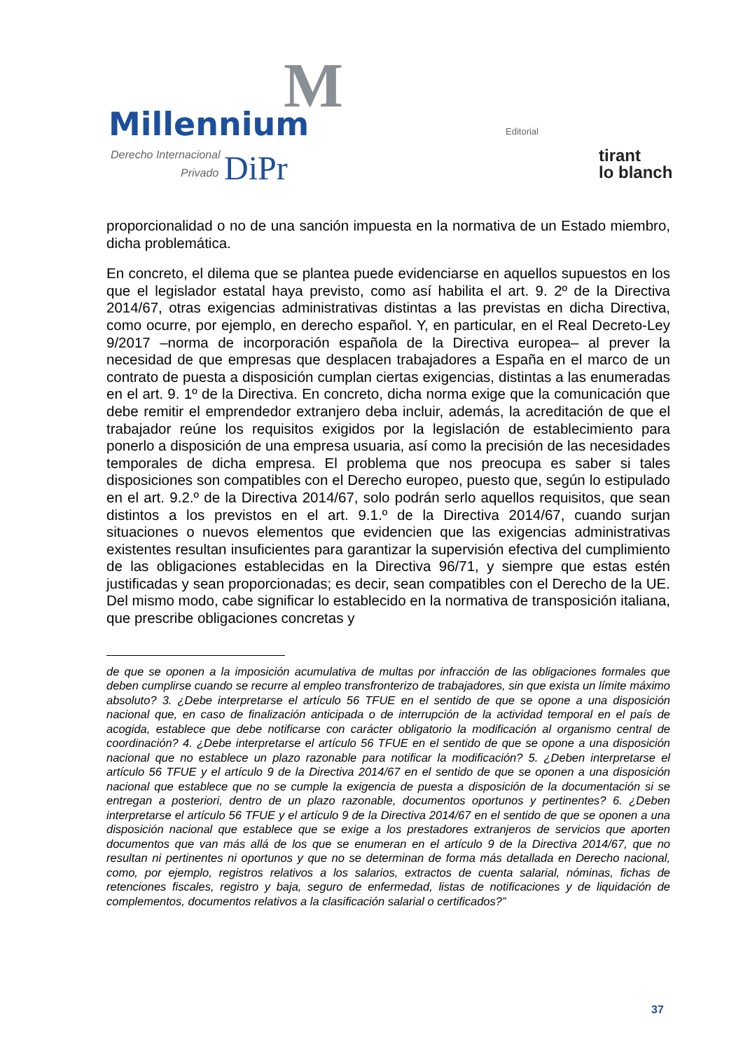M
Millennium
Derecho Internacional
Privado DiPr
Editorial
tirant
lo blanch
proporcionalidad o no de una sanción impuesta en la normativa de un Estado miembro, dicha problemática.
En concreto, el dilema que se plantea puede evidenciarse en aquellos supuestos en los que el legislador estatal haya previsto, como así habilita el art. 9. 2º de la Directiva 2014/67, otras exigencias administrativas distintas a las previstas en dicha Directiva, como ocurre, por ejemplo, en derecho español. Y, en particular, en el Real Decreto-Ley 9/2017 –norma de incorporación española de la Directiva europea– al prever la necesidad de que empresas que desplacen trabajadores a España en el marco de un contrato de puesta a disposición cumplan ciertas exigencias, distintas a las enumeradas en el art. 9. 1º de la Directiva. En concreto, dicha norma exige que la comunicación que debe remitir el emprendedor extranjero deba incluir, además, la acreditación de que el trabajador reúne los requisitos exigidos por la legislación de establecimiento para ponerlo a disposición de una empresa usuaria, así como la precisión de las necesidades temporales de dicha empresa. El problema que nos preocupa es saber si tales disposiciones son compatibles con el Derecho europeo, puesto que, según lo estipulado en el art. 9.2.º de la Directiva 2014/67, solo podrán serlo aquellos requisitos, que sean distintos a los previstos en el art. 9.1.º de la Directiva 2014/67, cuando surjan situaciones o nuevos elementos que evidencien que las exigencias administrativas existentes resultan insuficientes para garantizar la supervisión efectiva del cumplimiento de las obligaciones establecidas en la Directiva 96/71, y siempre que estas estén justificadas y sean proporcionadas; es decir, sean compatibles con el Derecho de la UE. Del mismo modo, cabe significar lo establecido en la normativa de transposición italiana, que prescribe obligaciones concretas y
de que se oponen a la imposición acumulativa de multas por infracción de las obligaciones formales que deben cumplirse cuando se recurre al empleo transfronterizo de trabajadores, sin que exista un límite máximo absoluto? 3. ¿Debe interpretarse el artículo 56 TFUE en el sentido de que se opone a una disposición nacional que, en caso de finalización anticipada o de interrupción de la actividad temporal en el país de acogida, establece que debe notificarse con carácter obligatorio la modificación al organismo central de coordinación? 4. ¿Debe interpretarse el artículo 56 TFUE en el sentido de que se opone a una disposición nacional que no establece un plazo razonable para notificar la modificación? 5. ¿Deben interpretarse el artículo 56 TFUE y el artículo 9 de la Directiva 2014/67 en el sentido de que se oponen a una disposición nacional que establece que no se cumple la exigencia de puesta a disposición de la documentación si se entregan a posteriori, dentro de un plazo razonable, documentos oportunos y pertinentes? 6. ¿Deben interpretarse el artículo 56 TFUE y el artículo 9 de la Directiva 2014/67 en el sentido de que se oponen a una disposición nacional que establece que se exige a los prestadores extranjeros de servicios que aporten documentos que van más allá de los que se enumeran en el artículo 9 de la Directiva 2014/67, que no resultan ni pertinentes ni oportunos y que no se determinan de forma más detallada en Derecho nacional, como, por ejemplo, registros relativos a los salarios, extractos de cuenta salarial, nóminas, fichas de retenciones fiscales, registro y baja, seguro de enfermedad, listas de notificaciones y de liquidación de complementos, documentos relativos a la clasificación salarial o certificados?”
37